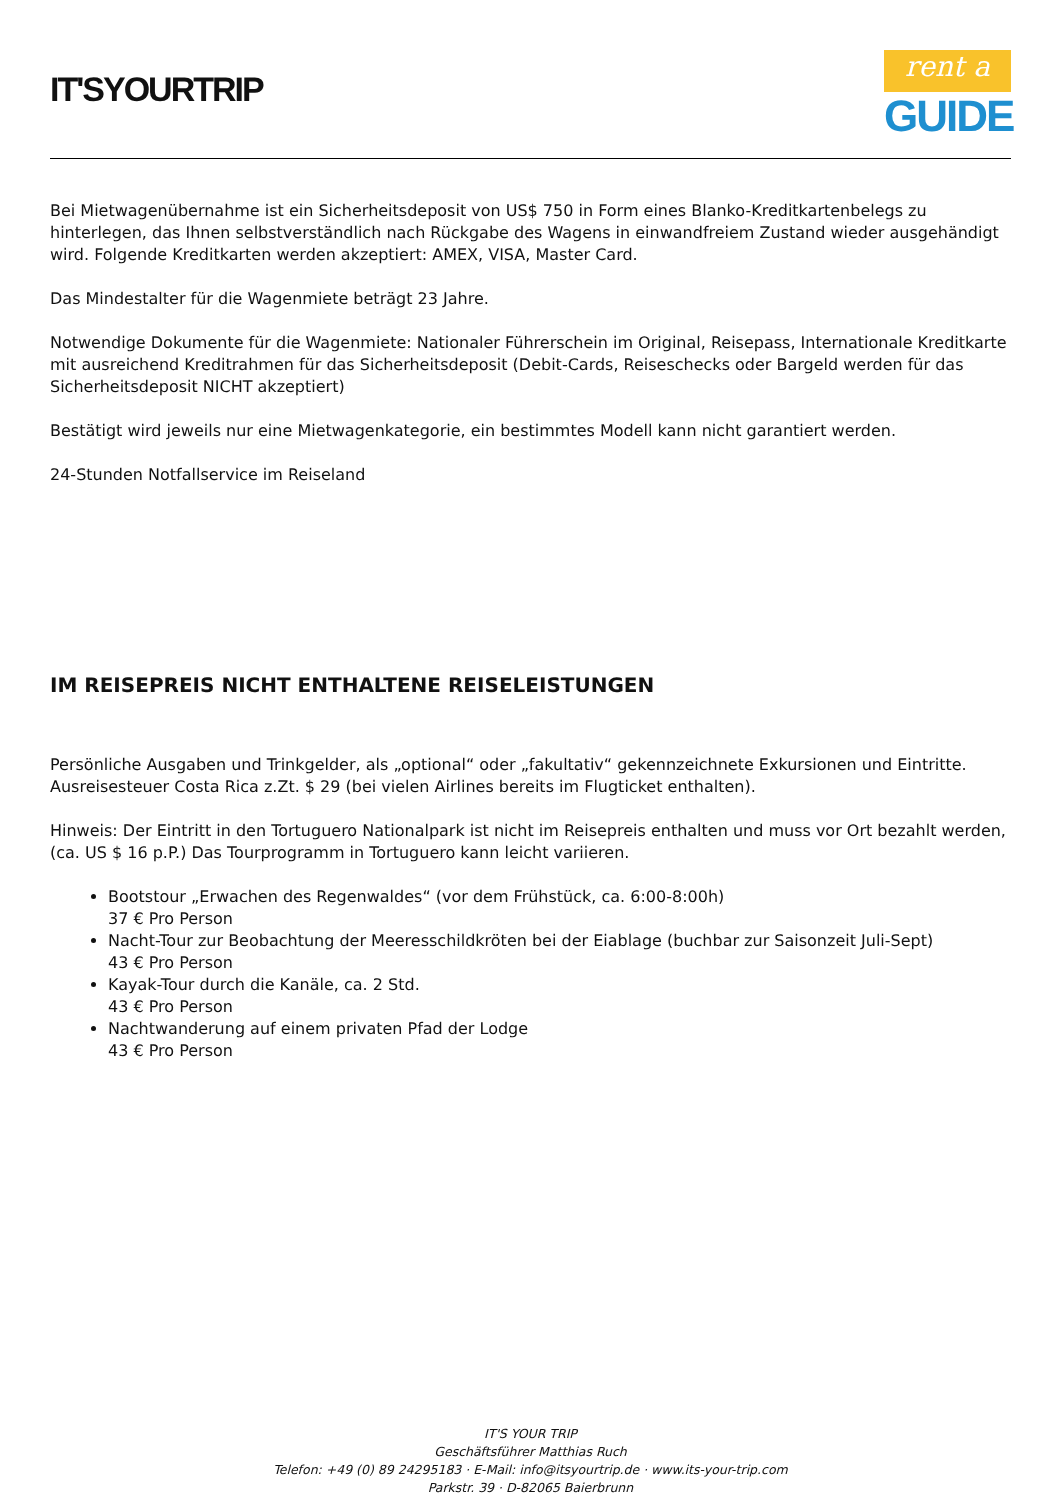IT'SYOURTRIP
rent a
GUIDE
Bei Mietwagenübernahme ist ein Sicherheitsdeposit von US$ 750 in Form eines Blanko-Kreditkartenbelegs zu hinterlegen, das Ihnen selbstverständlich nach Rückgabe des Wagens in einwandfreiem Zustand wieder ausgehändigt wird. Folgende Kreditkarten werden akzeptiert: AMEX, VISA, Master Card.
Das Mindestalter für die Wagenmiete beträgt 23 Jahre.
Notwendige Dokumente für die Wagenmiete: Nationaler Führerschein im Original, Reisepass, Internationale Kreditkarte mit ausreichend Kreditrahmen für das Sicherheitsdeposit (Debit-Cards, Reiseschecks oder Bargeld werden für das Sicherheitsdeposit NICHT akzeptiert)
Bestätigt wird jeweils nur eine Mietwagenkategorie, ein bestimmtes Modell kann nicht garantiert werden.
24-Stunden Notfallservice im Reiseland
IM REISEPREIS NICHT ENTHALTENE REISELEISTUNGEN
Persönliche Ausgaben und Trinkgelder, als „optional“ oder „fakultativ“ gekennzeichnete Exkursionen und Eintritte. Ausreisesteuer Costa Rica z.Zt. $ 29 (bei vielen Airlines bereits im Flugticket enthalten).
Hinweis: Der Eintritt in den Tortuguero Nationalpark ist nicht im Reisepreis enthalten und muss vor Ort bezahlt werden, (ca. US $ 16 p.P.) Das Tourprogramm in Tortuguero kann leicht variieren.
Bootstour „Erwachen des Regenwaldes“ (vor dem Frühstück, ca. 6:00-8:00h)
37 € Pro Person
Nacht-Tour zur Beobachtung der Meeresschildkröten bei der Eiablage (buchbar zur Saisonzeit Juli-Sept)
43 € Pro Person
Kayak-Tour durch die Kanäle, ca. 2 Std.
43 € Pro Person
Nachtwanderung auf einem privaten Pfad der Lodge
43 € Pro Person
IT'S YOUR TRIP
Geschäftsführer Matthias Ruch
Telefon: +49 (0) 89 24295183 · E-Mail: info@itsyourtrip.de · www.its-your-trip.com
Parkstr. 39 · D-82065 Baierbrunn